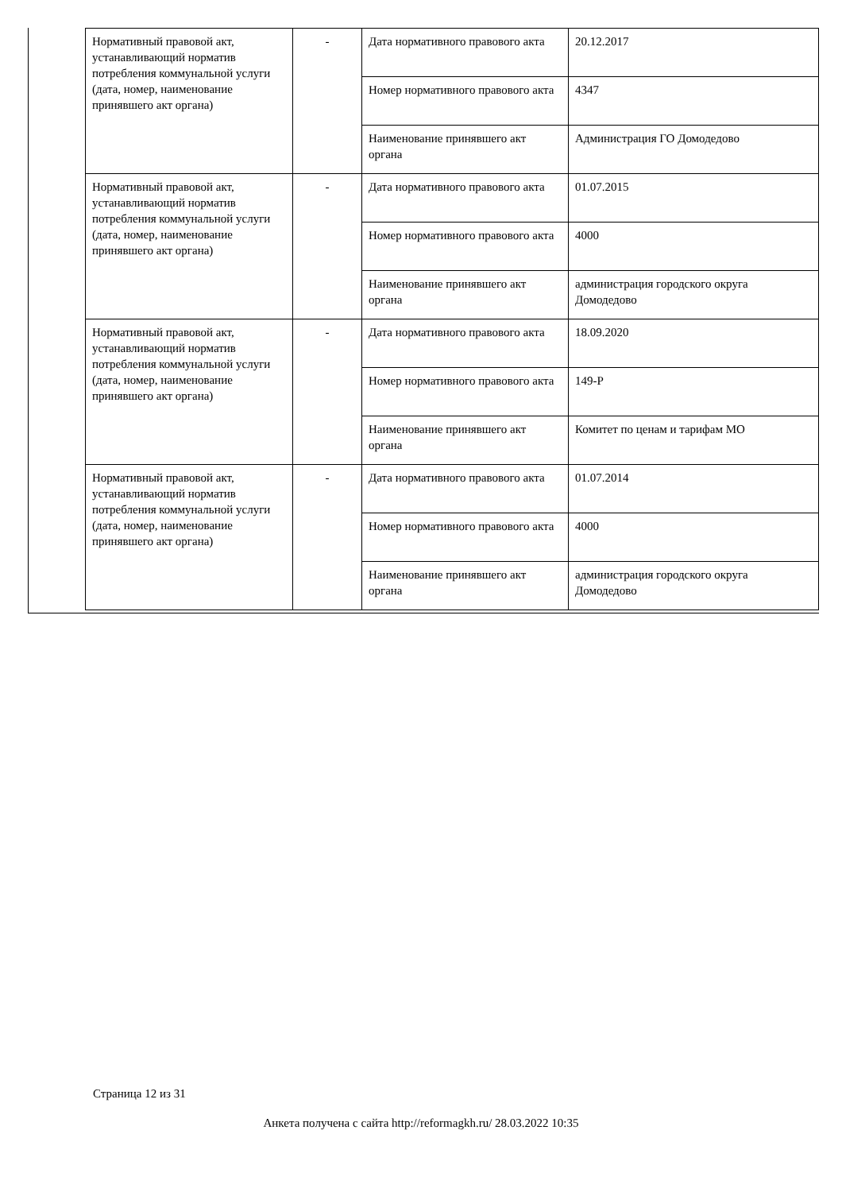| Нормативный правовой акт, устанавливающий норматив потребления коммунальной услуги (дата, номер, наименование принявшего акт органа) | - | Дата нормативного правового акта | 20.12.2017 |
| | | Номер нормативного правового акта | 4347 |
| | | Наименование принявшего акт органа | Администрация ГО Домодедово |
| Нормативный правовой акт, устанавливающий норматив потребления коммунальной услуги (дата, номер, наименование принявшего акт органа) | - | Дата нормативного правового акта | 01.07.2015 |
| | | Номер нормативного правового акта | 4000 |
| | | Наименование принявшего акт органа | администрация городского округа Домодедово |
| Нормативный правовой акт, устанавливающий норматив потребления коммунальной услуги (дата, номер, наименование принявшего акт органа) | - | Дата нормативного правового акта | 18.09.2020 |
| | | Номер нормативного правового акта | 149-Р |
| | | Наименование принявшего акт органа | Комитет по ценам и тарифам МО |
| Нормативный правовой акт, устанавливающий норматив потребления коммунальной услуги (дата, номер, наименование принявшего акт органа) | - | Дата нормативного правового акта | 01.07.2014 |
| | | Номер нормативного правового акта | 4000 |
| | | Наименование принявшего акт органа | администрация городского округа Домодедово |
Страница 12 из 31
Анкета получена с сайта http://reformagkh.ru/ 28.03.2022 10:35